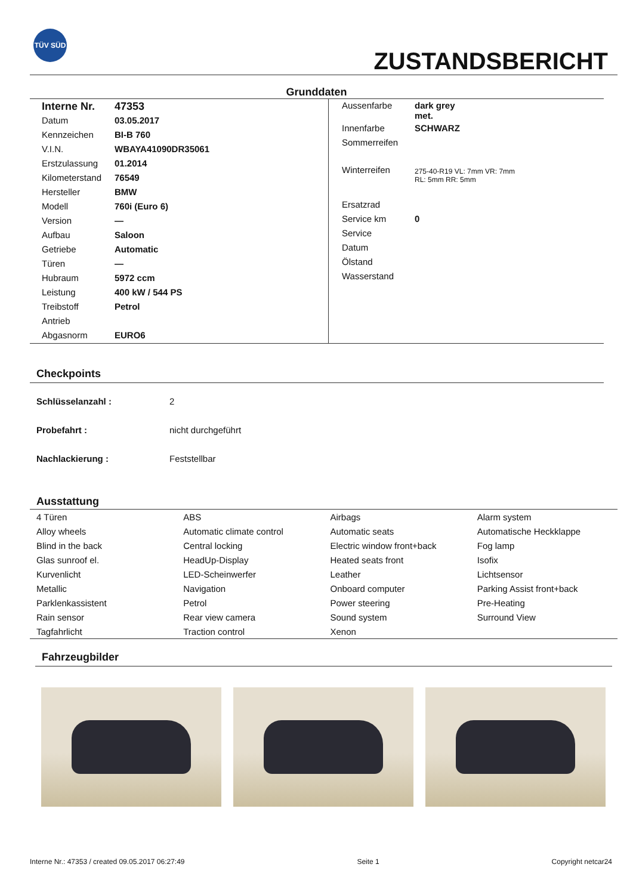TÜV SÜD
ZUSTANDSBERICHT
Grunddaten
| Interne Nr. | 47353 |
| Datum | 03.05.2017 |
| Kennzeichen | BI-B 760 |
| V.I.N. | WBAYA41090DR35061 |
| Erstzulassung | 01.2014 |
| Kilometerstand | 76549 |
| Hersteller | BMW |
| Modell | 760i (Euro 6) |
| Version | — |
| Aufbau | Saloon |
| Getriebe | Automatic |
| Türen | — |
| Hubraum | 5972 ccm |
| Leistung | 400 kW / 544 PS |
| Treibstoff | Petrol |
| Antrieb | |
| Abgasnorm | EURO6 |
| Aussenfarbe | dark grey met. |
| Innenfarbe | SCHWARZ |
| Sommerreifen | |
| Winterreifen | 275-40-R19 VL: 7mm VR: 7mm RL: 5mm RR: 5mm |
| Ersatzrad | |
| Service km | 0 |
| Service | |
| Datum | |
| Ölstand | |
| Wasserstand | |
Checkpoints
Schlüsselanzahl : 2
Probefahrt : nicht durchgeführt
Nachlackierung : Feststellbar
Ausstattung
| 4 Türen | ABS | Airbags | Alarm system |
| Alloy wheels | Automatic climate control | Automatic seats | Automatische Heckklappe |
| Blind in the back | Central locking | Electric window front+back | Fog lamp |
| Glas sunroof el. | HeadUp-Display | Heated seats front | Isofix |
| Kurvenlicht | LED-Scheinwerfer | Leather | Lichtsensor |
| Metallic | Navigation | Onboard computer | Parking Assist front+back |
| Parklenkassistent | Petrol | Power steering | Pre-Heating |
| Rain sensor | Rear view camera | Sound system | Surround View |
| Tagfahrlicht | Traction control | Xenon | |
Fahrzeugbilder
Interne Nr.: 47353 / created 09.05.2017 06:27:49 Seite 1 Copyright netcar24